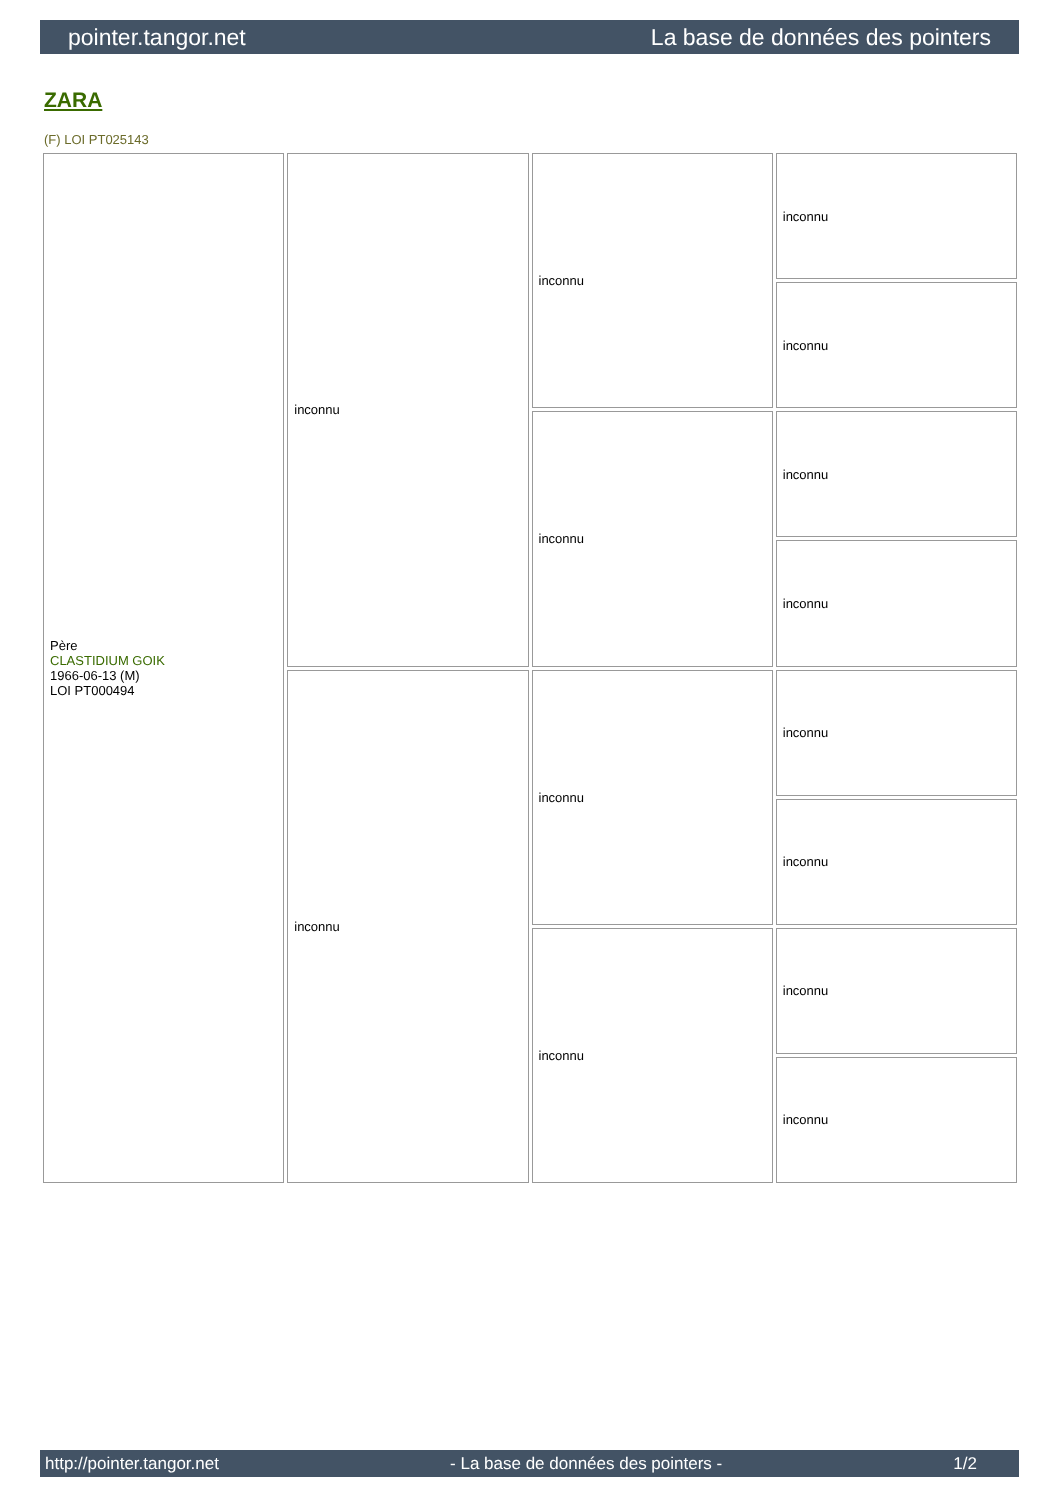pointer.tangor.net La base de données des pointers
ZARA
(F) LOI PT025143
| Père CLASTIDIUM GOIK 1966-06-13 (M) LOI PT000494 | inconnu | inconnu | inconnu |
| | | | inconnu |
| | | inconnu | inconnu |
| | | | inconnu |
| | inconnu | inconnu | inconnu |
| | | | inconnu |
| | | inconnu | inconnu |
| | | | inconnu |
http://pointer.tangor.net - La base de données des pointers - 1/2